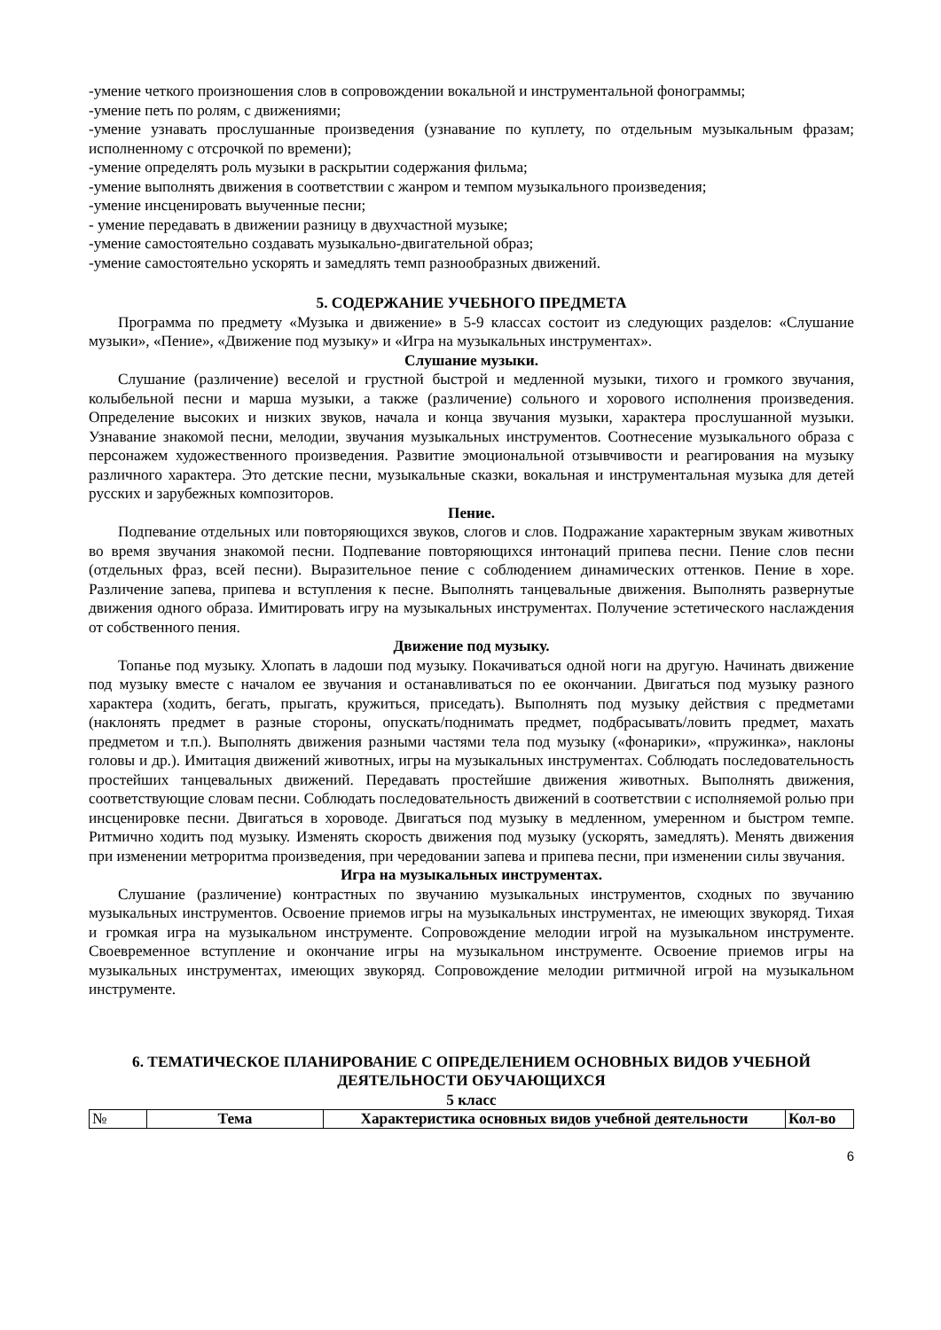-умение четкого произношения слов в сопровождении вокальной и инструментальной фонограммы;
-умение петь по ролям, с движениями;
-умение узнавать прослушанные произведения (узнавание по куплету, по отдельным музыкальным фразам; исполненному с отсрочкой по времени);
-умение определять роль музыки в раскрытии содержания фильма;
-умение выполнять движения в соответствии с жанром и темпом музыкального произведения;
-умение инсценировать выученные песни;
- умение передавать в движении разницу в двухчастной музыке;
-умение самостоятельно создавать музыкально-двигательной образ;
-умение самостоятельно ускорять и замедлять темп разнообразных движений.
5. СОДЕРЖАНИЕ УЧЕБНОГО ПРЕДМЕТА
Программа по предмету «Музыка и движение» в 5-9 классах состоит из следующих разделов: «Слушание музыки», «Пение», «Движение под музыку» и «Игра на музыкальных инструментах».
Слушание музыки.
Слушание (различение) веселой и грустной быстрой и медленной музыки, тихого и громкого звучания, колыбельной песни и марша музыки, а также (различение) сольного и хорового исполнения произведения. Определение высоких и низких звуков, начала и конца звучания музыки, характера прослушанной музыки. Узнавание знакомой песни, мелодии, звучания музыкальных инструментов. Соотнесение музыкального образа с персонажем художественного произведения. Развитие эмоциональной отзывчивости и реагирования на музыку различного характера. Это детские песни, музыкальные сказки, вокальная и инструментальная музыка для детей русских и зарубежных композиторов.
Пение.
Подпевание отдельных или повторяющихся звуков, слогов и слов. Подражание характерным звукам животных во время звучания знакомой песни. Подпевание повторяющихся интонаций припева песни. Пение слов песни (отдельных фраз, всей песни). Выразительное пение с соблюдением динамических оттенков. Пение в хоре. Различение запева, припева и вступления к песне. Выполнять танцевальные движения. Выполнять развернутые движения одного образа. Имитировать игру на музыкальных инструментах. Получение эстетического наслаждения от собственного пения.
Движение под музыку.
Топанье под музыку. Хлопать в ладоши под музыку. Покачиваться одной ноги на другую. Начинать движение под музыку вместе с началом ее звучания и останавливаться по ее окончании. Двигаться под музыку разного характера (ходить, бегать, прыгать, кружиться, приседать). Выполнять под музыку действия с предметами (наклонять предмет в разные стороны, опускать/поднимать предмет, подбрасывать/ловить предмет, махать предметом и т.п.). Выполнять движения разными частями тела под музыку («фонарики», «пружинка», наклоны головы и др.). Имитация движений животных, игры на музыкальных инструментах. Соблюдать последовательность простейших танцевальных движений. Передавать простейшие движения животных. Выполнять движения, соответствующие словам песни. Соблюдать последовательность движений в соответствии с исполняемой ролью при инсценировке песни. Двигаться в хороводе. Двигаться под музыку в медленном, умеренном и быстром темпе. Ритмично ходить под музыку. Изменять скорость движения под музыку (ускорять, замедлять). Менять движения при изменении метроритма произведения, при чередовании запева и припева песни, при изменении силы звучания.
Игра на музыкальных инструментах.
Слушание (различение) контрастных по звучанию музыкальных инструментов, сходных по звучанию музыкальных инструментов. Освоение приемов игры на музыкальных инструментах, не имеющих звукоряд. Тихая и громкая игра на музыкальном инструменте. Сопровождение мелодии игрой на музыкальном инструменте. Своевременное вступление и окончание игры на музыкальном инструменте. Освоение приемов игры на музыкальных инструментах, имеющих звукоряд. Сопровождение мелодии ритмичной игрой на музыкальном инструменте.
6. ТЕМАТИЧЕСКОЕ ПЛАНИРОВАНИЕ С ОПРЕДЕЛЕНИЕМ ОСНОВНЫХ ВИДОВ УЧЕБНОЙ ДЕЯТЕЛЬНОСТИ ОБУЧАЮЩИХСЯ
5 класс
| № | Тема | Характеристика основных видов учебной деятельности | Кол-во |
| --- | --- | --- | --- |
6